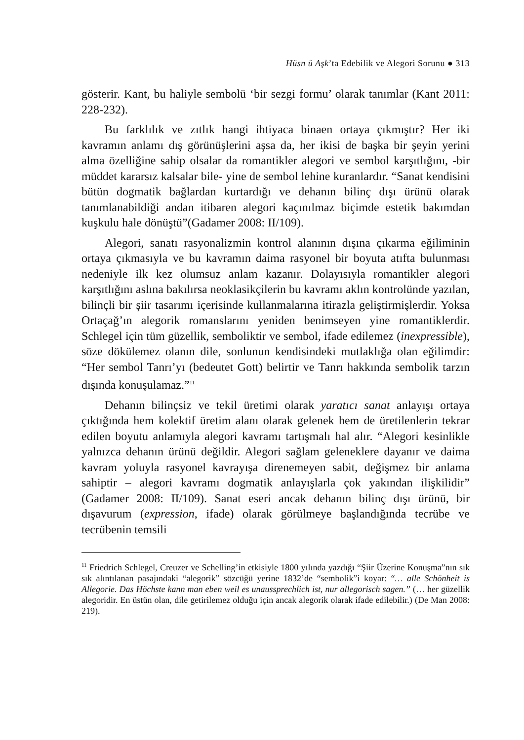Hüsn ü Aşk’ta Edebilik ve Alegori Sorunu ● 313
gösterir. Kant, bu haliyle sembolü ‘bir sezgi formu’ olarak tanımlar (Kant 2011: 228-232).
Bu farklılık ve zıtlık hangi ihtiyaca binaen ortaya çıkmıştır? Her iki kavramın anlamı dış görünüşlerini aşsa da, her ikisi de başka bir şeyin yerini alma özelliğine sahip olsalar da romantikler alegori ve sembol karşıtlığını, -bir müddet kararsız kalsalar bile- yine de sembol lehine kuranlardır. “Sanat kendisini bütün dogmatik bağlardan kurtardığı ve dehanın bilinç dışı ürünü olarak tanımlanabildiği andan itibaren alegori kaçınılmaz biçimde estetik bakımdan kuşkulu hale dönüştü”(Gadamer 2008: II/109).
Alegori, sanatı rasyonalizmin kontrol alanının dışına çıkarma eğiliminin ortaya çıkmasıyla ve bu kavramın daima rasyonel bir boyuta atıfta bulunması nedeniyle ilk kez olumsuz anlam kazanır. Dolayısıyla romantikler alegori karşıtlığını aslına bakılırsa neoklasikçilerin bu kavramı aklın kontrolünde yazılan, bilinçli bir şiir tasarımı içerisinde kullanmalarına itirazla geliştirmişlerdir. Yoksa Ortaçağ’ın alegorik romanslarını yeniden benimseyen yine romantiklerdir. Schlegel için tüm güzellik, semboliktir ve sembol, ifade edilemez (inexpressible), söze dökülemez olanın dile, sonlunun kendisindeki mutlaklığa olan eğilimdir: “Her sembol Tanrı’yı (bedeutet Gott) belirtir ve Tanrı hakkında sembolik tarzın dışında konuşulamaz.”<sup>11</sup>
Dehanın bilinçsiz ve tekil üretimi olarak yaratıcı sanat anlayışı ortaya çıktığında hem kolektif üretim alanı olarak gelenek hem de üretilenlerin tekrar edilen boyutu anlamıyla alegori kavramı tartışmalı hal alır. “Alegori kesinlikle yalnızca dehanın ürünü değildir. Alegori sağlam geleneklere dayanır ve daima kavram yoluyla rasyonel kavrayışa direnemeyen sabit, değişmez bir anlama sahiptir – alegori kavramı dogmatik anlayışlarla çok yakından ilişkilidir” (Gadamer 2008: II/109). Sanat eseri ancak dehanın bilinç dışı ürünü, bir dışavurum (expression, ifade) olarak görülmeye başlandığında tecrübe ve tecrübenin temsili
<sup>11</sup> Friedrich Schlegel, Creuzer ve Schelling’in etkisiyle 1800 yılında yazdığı “Şiir Üzerine Konuşma”nın sık sık alıntılanan pasajındaki “alegorik” sözcüğü yerine 1832’de “sembolik”i koyar: “… alle Schönheit is Allegorie. Das Höchste kann man eben weil es unaussprechlich ist, nur allegorisch sagen.” (… her güzellik alegoridir. En üstün olan, dile getirilemez olduğu için ancak alegorik olarak ifade edilebilir.) (De Man 2008: 219).